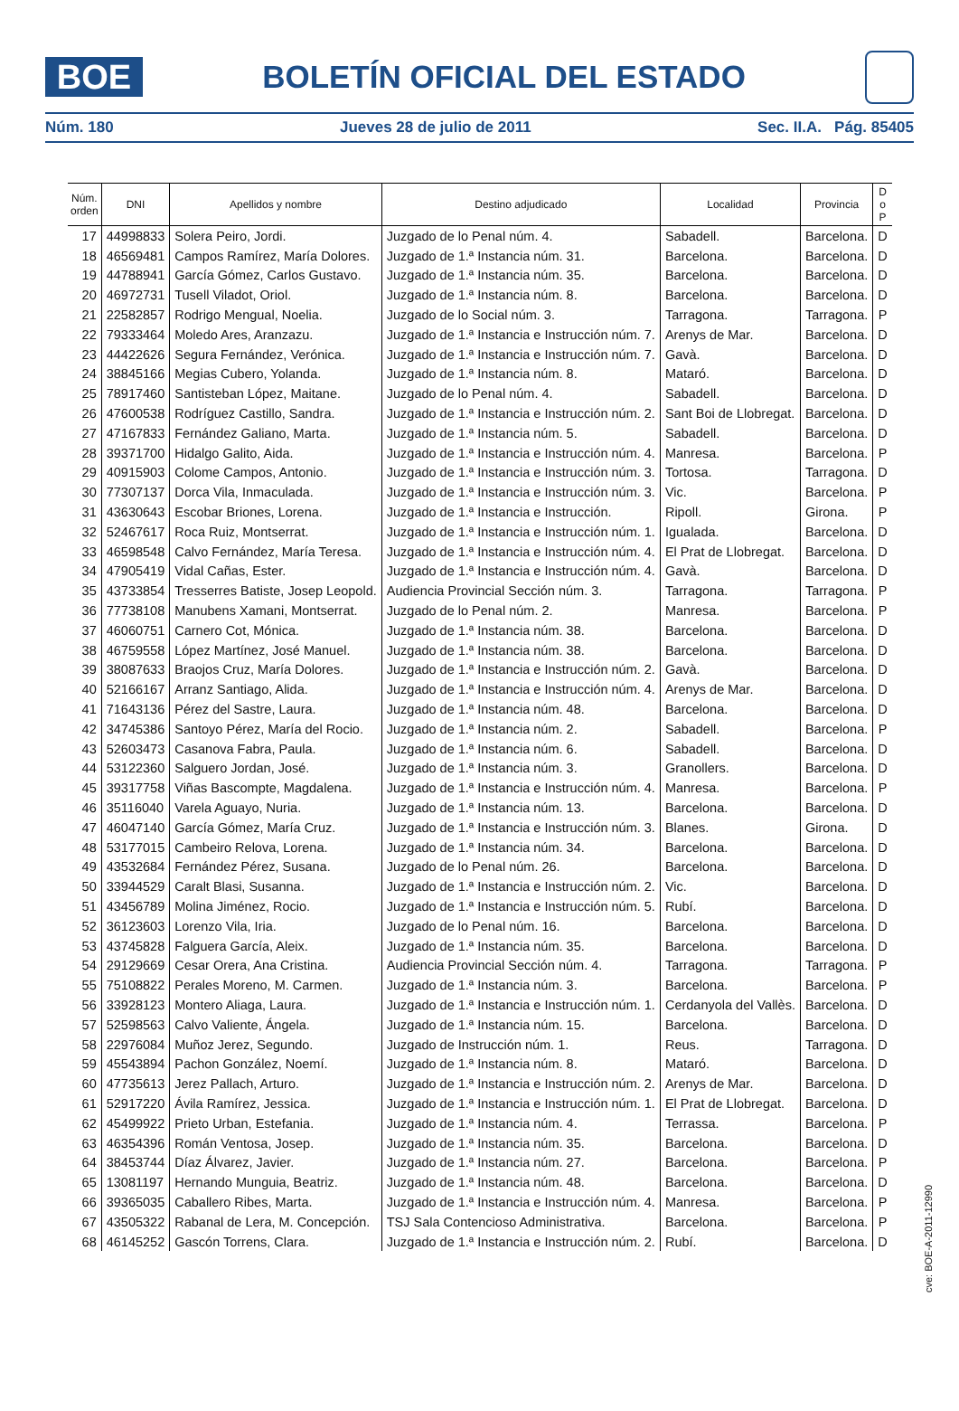BOE
BOLETÍN OFICIAL DEL ESTADO
Núm. 180 Jueves 28 de julio de 2011 Sec. II.A. Pág. 85405
| Núm. orden | DNI | Apellidos y nombre | Destino adjudicado | Localidad | Provincia | D o P |
| --- | --- | --- | --- | --- | --- | --- |
| 17 | 44998833 | Solera Peiro, Jordi. | Juzgado de lo Penal núm. 4. | Sabadell. | Barcelona. | D |
| 18 | 46569481 | Campos Ramírez, María Dolores. | Juzgado de 1.ª Instancia núm. 31. | Barcelona. | Barcelona. | D |
| 19 | 44788941 | García Gómez, Carlos Gustavo. | Juzgado de 1.ª Instancia núm. 35. | Barcelona. | Barcelona. | D |
| 20 | 46972731 | Tusell Viladot, Oriol. | Juzgado de 1.ª Instancia núm. 8. | Barcelona. | Barcelona. | D |
| 21 | 22582857 | Rodrigo Mengual, Noelia. | Juzgado de lo Social núm. 3. | Tarragona. | Tarragona. | P |
| 22 | 79333464 | Moledo Ares, Aranzazu. | Juzgado de 1.ª Instancia e Instrucción núm. 7. | Arenys de Mar. | Barcelona. | D |
| 23 | 44422626 | Segura Fernández, Verónica. | Juzgado de 1.ª Instancia e Instrucción núm. 7. | Gavà. | Barcelona. | D |
| 24 | 38845166 | Megias Cubero, Yolanda. | Juzgado de 1.ª Instancia núm. 8. | Mataró. | Barcelona. | D |
| 25 | 78917460 | Santisteban López, Maitane. | Juzgado de lo Penal núm. 4. | Sabadell. | Barcelona. | D |
| 26 | 47600538 | Rodríguez Castillo, Sandra. | Juzgado de 1.ª Instancia e Instrucción núm. 2. | Sant Boi de Llobregat. | Barcelona. | D |
| 27 | 47167833 | Fernández Galiano, Marta. | Juzgado de 1.ª Instancia núm. 5. | Sabadell. | Barcelona. | D |
| 28 | 39371700 | Hidalgo Galito, Aida. | Juzgado de 1.ª Instancia e Instrucción núm. 4. | Manresa. | Barcelona. | P |
| 29 | 40915903 | Colome Campos, Antonio. | Juzgado de 1.ª Instancia e Instrucción núm. 3. | Tortosa. | Tarragona. | D |
| 30 | 77307137 | Dorca Vila, Inmaculada. | Juzgado de 1.ª Instancia e Instrucción núm. 3. | Vic. | Barcelona. | P |
| 31 | 43630643 | Escobar Briones, Lorena. | Juzgado de 1.ª Instancia e Instrucción. | Ripoll. | Girona. | P |
| 32 | 52467617 | Roca Ruiz, Montserrat. | Juzgado de 1.ª Instancia e Instrucción núm. 1. | Igualada. | Barcelona. | D |
| 33 | 46598548 | Calvo Fernández, María Teresa. | Juzgado de 1.ª Instancia e Instrucción núm. 4. | El Prat de Llobregat. | Barcelona. | D |
| 34 | 47905419 | Vidal Cañas, Ester. | Juzgado de 1.ª Instancia e Instrucción núm. 4. | Gavà. | Barcelona. | D |
| 35 | 43733854 | Tresserres Batiste, Josep Leopold. | Audiencia Provincial Sección núm. 3. | Tarragona. | Tarragona. | P |
| 36 | 77738108 | Manubens Xamani, Montserrat. | Juzgado de lo Penal núm. 2. | Manresa. | Barcelona. | P |
| 37 | 46060751 | Carnero Cot, Mónica. | Juzgado de 1.ª Instancia núm. 38. | Barcelona. | Barcelona. | D |
| 38 | 46759558 | López Martínez, José Manuel. | Juzgado de 1.ª Instancia núm. 38. | Barcelona. | Barcelona. | D |
| 39 | 38087633 | Braojos Cruz, María Dolores. | Juzgado de 1.ª Instancia e Instrucción núm. 2. | Gavà. | Barcelona. | D |
| 40 | 52166167 | Arranz Santiago, Alida. | Juzgado de 1.ª Instancia e Instrucción núm. 4. | Arenys de Mar. | Barcelona. | D |
| 41 | 71643136 | Pérez del Sastre, Laura. | Juzgado de 1.ª Instancia núm. 48. | Barcelona. | Barcelona. | D |
| 42 | 34745386 | Santoyo Pérez, María del Rocio. | Juzgado de 1.ª Instancia núm. 2. | Sabadell. | Barcelona. | P |
| 43 | 52603473 | Casanova Fabra, Paula. | Juzgado de 1.ª Instancia núm. 6. | Sabadell. | Barcelona. | D |
| 44 | 53122360 | Salguero Jordan, José. | Juzgado de 1.ª Instancia núm. 3. | Granollers. | Barcelona. | D |
| 45 | 39317758 | Viñas Bascompte, Magdalena. | Juzgado de 1.ª Instancia e Instrucción núm. 4. | Manresa. | Barcelona. | P |
| 46 | 35116040 | Varela Aguayo, Nuria. | Juzgado de 1.ª Instancia núm. 13. | Barcelona. | Barcelona. | D |
| 47 | 46047140 | García Gómez, María Cruz. | Juzgado de 1.ª Instancia e Instrucción núm. 3. | Blanes. | Girona. | D |
| 48 | 53177015 | Cambeiro Relova, Lorena. | Juzgado de 1.ª Instancia núm. 34. | Barcelona. | Barcelona. | D |
| 49 | 43532684 | Fernández Pérez, Susana. | Juzgado de lo Penal núm. 26. | Barcelona. | Barcelona. | D |
| 50 | 33944529 | Caralt Blasi, Susanna. | Juzgado de 1.ª Instancia e Instrucción núm. 2. | Vic. | Barcelona. | D |
| 51 | 43456789 | Molina Jiménez, Rocio. | Juzgado de 1.ª Instancia e Instrucción núm. 5. | Rubí. | Barcelona. | D |
| 52 | 36123603 | Lorenzo Vila, Iria. | Juzgado de lo Penal núm. 16. | Barcelona. | Barcelona. | D |
| 53 | 43745828 | Falguera García, Aleix. | Juzgado de 1.ª Instancia núm. 35. | Barcelona. | Barcelona. | D |
| 54 | 29129669 | Cesar Orera, Ana Cristina. | Audiencia Provincial Sección núm. 4. | Tarragona. | Tarragona. | P |
| 55 | 75108822 | Perales Moreno, M. Carmen. | Juzgado de 1.ª Instancia núm. 3. | Barcelona. | Barcelona. | P |
| 56 | 33928123 | Montero Aliaga, Laura. | Juzgado de 1.ª Instancia e Instrucción núm. 1. | Cerdanyola del Vallès. | Barcelona. | D |
| 57 | 52598563 | Calvo Valiente, Ángela. | Juzgado de 1.ª Instancia núm. 15. | Barcelona. | Barcelona. | D |
| 58 | 22976084 | Muñoz Jerez, Segundo. | Juzgado de Instrucción núm. 1. | Reus. | Tarragona. | D |
| 59 | 45543894 | Pachon González, Noemí. | Juzgado de 1.ª Instancia núm. 8. | Mataró. | Barcelona. | D |
| 60 | 47735613 | Jerez Pallach, Arturo. | Juzgado de 1.ª Instancia e Instrucción núm. 2. | Arenys de Mar. | Barcelona. | D |
| 61 | 52917220 | Ávila Ramírez, Jessica. | Juzgado de 1.ª Instancia e Instrucción núm. 1. | El Prat de Llobregat. | Barcelona. | D |
| 62 | 45499922 | Prieto Urban, Estefania. | Juzgado de 1.ª Instancia núm. 4. | Terrassa. | Barcelona. | P |
| 63 | 46354396 | Román Ventosa, Josep. | Juzgado de 1.ª Instancia núm. 35. | Barcelona. | Barcelona. | D |
| 64 | 38453744 | Díaz Álvarez, Javier. | Juzgado de 1.ª Instancia núm. 27. | Barcelona. | Barcelona. | P |
| 65 | 13081197 | Hernando Munguia, Beatriz. | Juzgado de 1.ª Instancia núm. 48. | Barcelona. | Barcelona. | D |
| 66 | 39365035 | Caballero Ribes, Marta. | Juzgado de 1.ª Instancia e Instrucción núm. 4. | Manresa. | Barcelona. | P |
| 67 | 43505322 | Rabanal de Lera, M. Concepción. | TSJ Sala Contencioso Administrativa. | Barcelona. | Barcelona. | P |
| 68 | 46145252 | Gascón Torrens, Clara. | Juzgado de 1.ª Instancia e Instrucción núm. 2. | Rubí. | Barcelona. | D |
cve: BOE-A-2011-12990